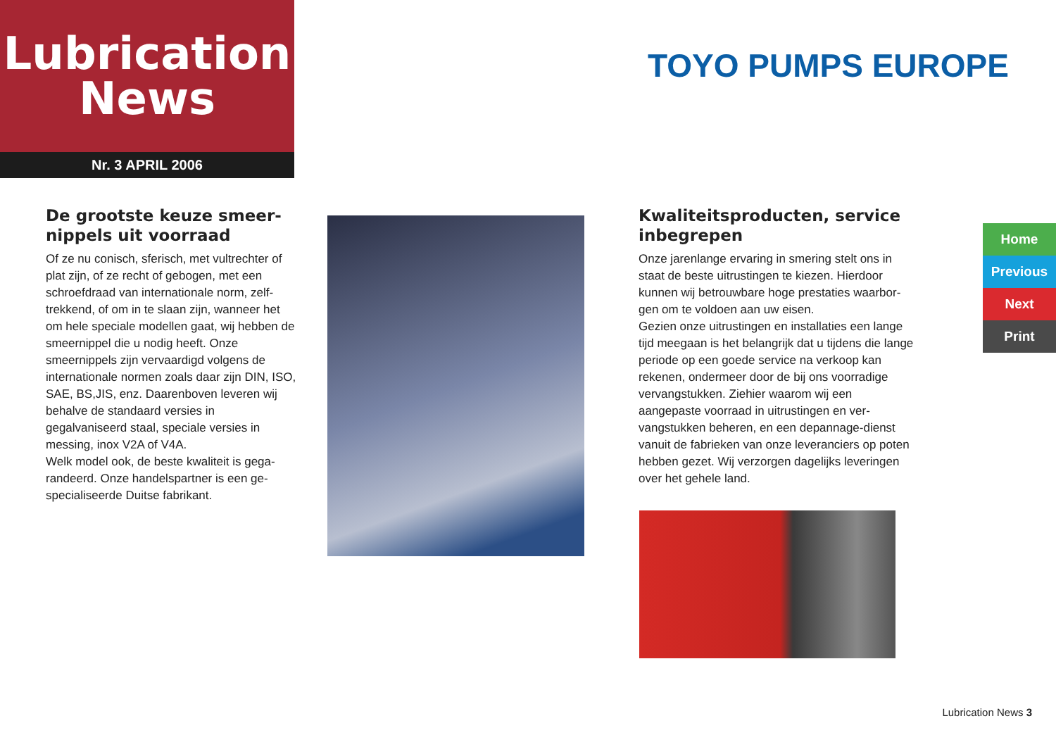Lubrication
News
Nr. 3 APRIL 2006
TOYO PUMPS EUROPE
De grootste keuze smeer­nippels uit voorraad
Of ze nu conisch, sferisch, met vultrechter of plat zijn, of ze recht of gebogen, met een schroefdraad van internationale norm, zelf­trekkend, of om in te slaan zijn, wanneer het om hele speciale modellen gaat, wij hebben de smeernippel die u nodig heeft. Onze smeernippels zijn vervaardigd volgens de internationale normen zoals daar zijn DIN, ISO, SAE, BS,JIS, enz. Daarenboven leveren wij behalve de standaard versies in gegalvaniseerd staal, speciale versies in messing, inox V2A of V4A.
Welk model ook, de beste kwaliteit is gega­randeerd. Onze handelspartner is een ge­specialiseerde Duitse fabrikant.
Kwaliteitsproducten, service inbegrepen
Onze jarenlange ervaring in smering stelt ons in staat de beste uitrustingen te kiezen. Hierdoor kunnen wij betrouwbare hoge prestaties waarbor­gen om te voldoen aan uw eisen.
Gezien onze uitrustingen en installaties een lange tijd meegaan is het belangrijk dat u tijdens die lange periode op een goede service na ver­koop kan rekenen, ondermeer door de bij ons voorradige vervangstukken. Ziehier waarom wij een aangepaste voorraad in uitrustingen en ver­vangstukken beheren, en een depannage-dienst vanuit de fabrieken van onze leveranciers op poten hebben gezet. Wij verzorgen dagelijks le­veringen over het gehele land.
Home
Previous
Next
Print
Lubrication News 3